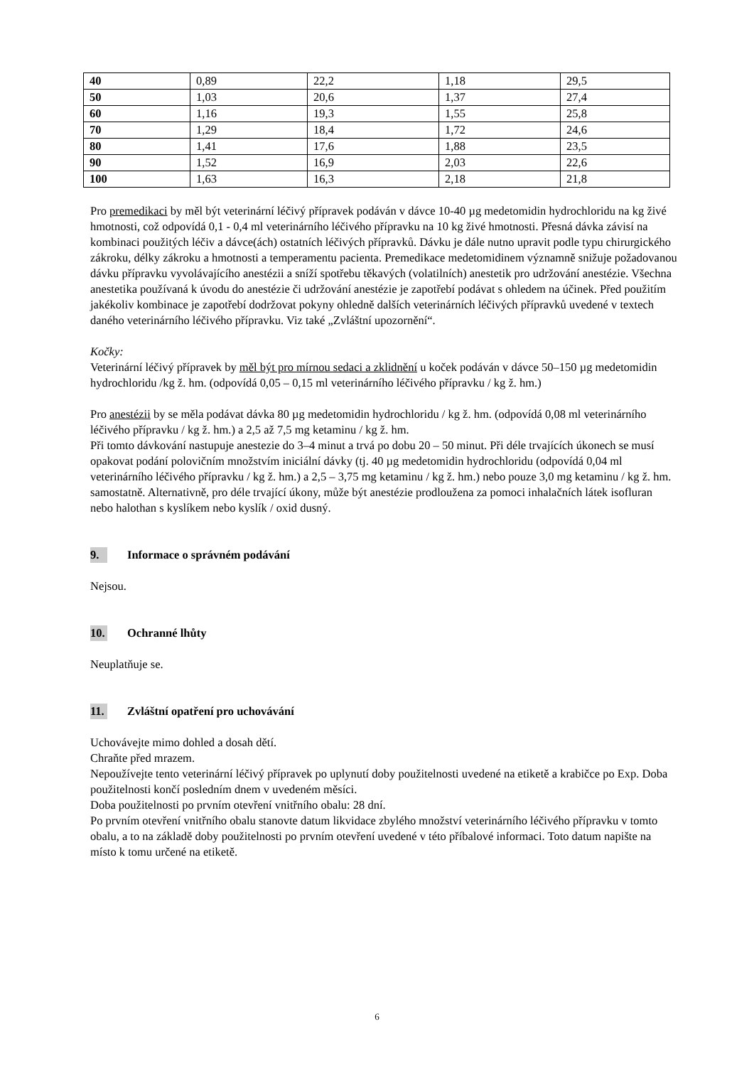| 40 | 0,89 | 22,2 | 1,18 | 29,5 |
| 50 | 1,03 | 20,6 | 1,37 | 27,4 |
| 60 | 1,16 | 19,3 | 1,55 | 25,8 |
| 70 | 1,29 | 18,4 | 1,72 | 24,6 |
| 80 | 1,41 | 17,6 | 1,88 | 23,5 |
| 90 | 1,52 | 16,9 | 2,03 | 22,6 |
| 100 | 1,63 | 16,3 | 2,18 | 21,8 |
Pro premedikaci by měl být veterinární léčivý přípravek podáván v dávce 10-40 µg medetomidin hydrochloridu na kg živé hmotnosti, což odpovídá 0,1 - 0,4 ml veterinárního léčivého přípravku na 10 kg živé hmotnosti. Přesná dávka závisí na kombinaci použitých léčiv a dávce(ách) ostatních léčivých přípravků. Dávku je dále nutno upravit podle typu chirurgického zákroku, délky zákroku a hmotnosti a temperamentu pacienta. Premedikace medetomidinem významně snižuje požadovanou dávku přípravku vyvolávajícího anestézii a sníží spotřebu těkavých (volatilních) anestetik pro udržování anestézie. Všechna anestetika používaná k úvodu do anestézie či udržování anestézie je zapotřebí podávat s ohledem na účinek. Před použitím jakékoliv kombinace je zapotřebí dodržovat pokyny ohledně dalších veterinárních léčivých přípravků uvedené v textech daného veterinárního léčivého přípravku. Viz také „Zvláštní upozornění“.
Kočky:
Veterinární léčivý přípravek by měl být pro mírnou sedaci a zklidnění u koček podáván v dávce 50–150 µg medetomidin hydrochloridu /kg ž. hm. (odpovídá 0,05 – 0,15 ml veterinárního léčivého přípravku / kg ž. hm.)
Pro anestézii by se měla podávat dávka 80 µg medetomidin hydrochloridu / kg ž. hm. (odpovídá 0,08 ml veterinárního léčivého přípravku / kg ž. hm.) a 2,5 až 7,5 mg ketaminu / kg ž. hm.
Při tomto dávkování nastupuje anestezie do 3–4 minut a trvá po dobu 20 – 50 minut. Při déle trvajících úkonech se musí opakovat podání polovičním množstvím iniciální dávky (tj. 40 µg medetomidin hydrochloridu (odpovídá 0,04 ml veterinárního léčivého přípravku / kg ž. hm.) a 2,5 – 3,75 mg ketaminu / kg ž. hm.) nebo pouze 3,0 mg ketaminu / kg ž. hm. samostatně. Alternativně, pro déle trvající úkony, může být anestézie prodloužena za pomoci inhalačních látek isofluran nebo halothan s kyslíkem nebo kyslík / oxid dusný.
9. Informace o správném podávání
Nejsou.
10. Ochranné lhůty
Neuplatňuje se.
11. Zvláštní opatření pro uchovávání
Uchovávejte mimo dohled a dosah dětí.
Chraňte před mrazem.
Nepoužívejte tento veterinární léčivý přípravek po uplynutí doby použitelnosti uvedené na etiketě a krabičce po Exp. Doba použitelnosti končí posledním dnem v uvedeném měsíci.
Doba použitelnosti po prvním otevření vnitřního obalu: 28 dní.
Po prvním otevření vnitřního obalu stanovte datum likvidace zbylého množství veterinárního léčivého přípravku v tomto obalu, a to na základě doby použitelnosti po prvním otevření uvedené v této příbalové informaci. Toto datum napište na místo k tomu určené na etiketě.
6